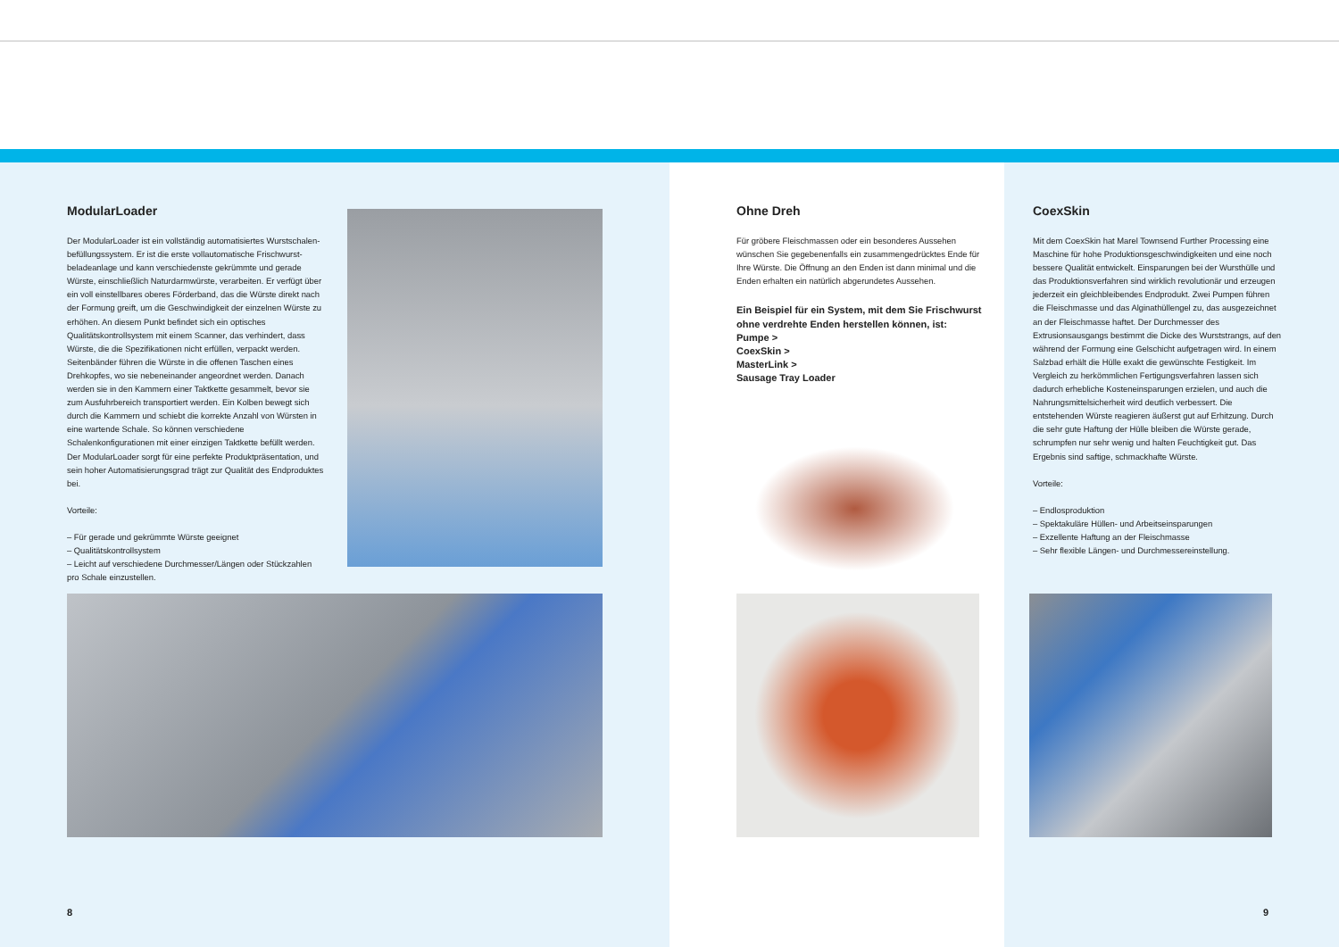ModularLoader
Der ModularLoader ist ein vollständig automatisiertes Wurstschalen­befüllungssystem. Er ist die erste vollautomatische Frischwurst­beladeanlage und kann verschiedenste gekrümmte und gerade Würste, einschließlich Naturdarmwürste, verarbeiten. Er verfügt über ein voll einstellbares oberes Förderband, das die Würste direkt nach der Formung greift, um die Geschwindigkeit der einzelnen Würste zu erhöhen. An diesem Punkt befindet sich ein optisches Qualitätskontrollsystem mit einem Scanner, das verhindert, dass Würste, die die Spezifikationen nicht erfüllen, verpackt werden. Seitenbänder führen die Würste in die offenen Taschen eines Drehkopfes, wo sie nebeneinander angeordnet werden. Danach werden sie in den Kammern einer Taktkette gesammelt, bevor sie zum Ausfuhrbereich transportiert werden. Ein Kolben bewegt sich durch die Kammern und schiebt die korrekte Anzahl von Würsten in eine wartende Schale. So können verschiedene Schalenkonfigurationen mit einer einzigen Taktkette befüllt werden. Der ModularLoader sorgt für eine perfekte Produktpräsentation, und sein hoher Automatisie­rungsgrad trägt zur Qualität des Endproduktes bei.
Vorteile:
– Für gerade und gekrümmte Würste geeignet
– Qualitätskontrollsystem
– Leicht auf verschiedene Durchmesser/Längen oder Stückzahlen pro Schale einzustellen.
Ohne Dreh
Für gröbere Fleischmassen oder ein besonderes Aussehen wünschen Sie gegebenenfalls ein zusammengedrücktes Ende für Ihre Würste. Die Öffnung an den Enden ist dann minimal und die Enden erhalten ein natürlich abgerundetes Aussehen.
Ein Beispiel für ein System, mit dem Sie Frischwurst ohne verdrehte Enden herstellen können, ist:
Pumpe >
CoexSkin >
MasterLink >
Sausage Tray Loader
CoexSkin
Mit dem CoexSkin hat Marel Townsend Further Processing eine Maschine für hohe Produktionsgeschwindigkeiten und eine noch bessere Qualität entwickelt. Einsparungen bei der Wursthülle und das Produktionsverfahren sind wirklich revolutionär und erzeugen jederzeit ein gleichbleibendes Endprodukt. Zwei Pumpen führen die Fleischmasse und das Alginathüllengel zu, das ausgezeichnet an der Fleischmasse haftet. Der Durchmesser des Extrusionsausgangs bestimmt die Dicke des Wurststrangs, auf den während der Formung eine Gelschicht aufgetragen wird. In einem Salzbad erhält die Hülle exakt die gewünschte Festigkeit. Im Vergleich zu herkömmlichen Fertigungsverfahren lassen sich dadurch erhebliche Kosteneinsparungen erzielen, und auch die Nahrungs­mittelsicherheit wird deutlich verbessert. Die entstehenden Würste reagieren äußerst gut auf Erhitzung. Durch die sehr gute Haftung der Hülle bleiben die Würste gerade, schrumpfen nur sehr wenig und halten Feuchtigkeit gut. Das Ergebnis sind saftige, schmackhafte Würste.
Vorteile:
– Endlosproduktion
– Spektakuläre Hüllen- und Arbeitseinsparungen
– Exzellente Haftung an der Fleischmasse
– Sehr flexible Längen- und Durchmessereinstellung.
8 9